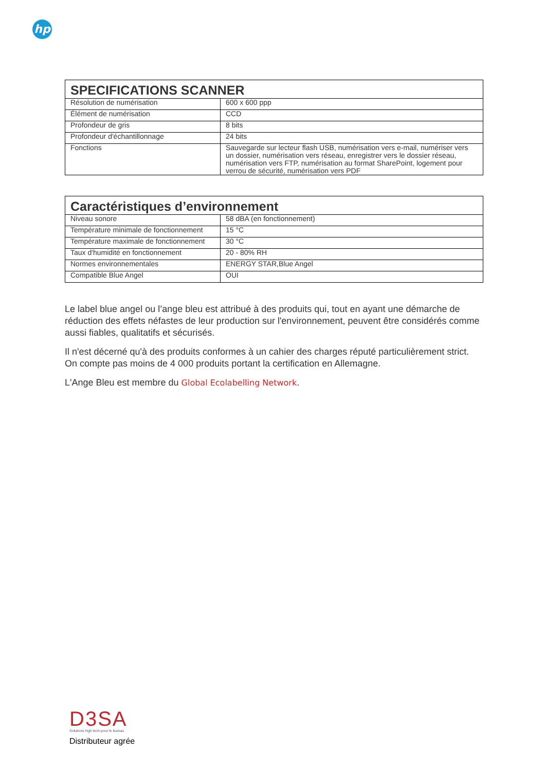hp
| SPECIFICATIONS SCANNER | |
| --- | --- |
| Résolution de numérisation | 600 x 600 ppp |
| Élément de numérisation | CCD |
| Profondeur de gris | 8 bits |
| Profondeur d'échantillonnage | 24 bits |
| Fonctions | Sauvegarde sur lecteur flash USB, numérisation vers e-mail, numériser vers un dossier, numérisation vers réseau, enregistrer vers le dossier réseau, numérisation vers FTP, numérisation au format SharePoint, logement pour verrou de sécurité, numérisation vers PDF |
| Caractéristiques d’environnement | |
| --- | --- |
| Niveau sonore | 58 dBA (en fonctionnement) |
| Température minimale de fonctionnement | 15 °C |
| Température maximale de fonctionnement | 30 °C |
| Taux d'humidité en fonctionnement | 20 - 80% RH |
| Normes environnementales | ENERGY STAR,Blue Angel |
| Compatible Blue Angel | OUI |
Le label blue angel ou l’ange bleu est attribué à des produits qui, tout en ayant une démarche de réduction des effets néfastes de leur production sur l'environnement, peuvent être considérés comme aussi fiables, qualitatifs et sécurisés.
Il n'est décerné qu'à des produits conformes à un cahier des charges réputé particulièrement strict. On compte pas moins de 4 000 produits portant la certification en Allemagne.
L'Ange Bleu est membre du Global Ecolabelling Network.
D3SA
Solutions high tech pour le bureau
Distributeur agrée